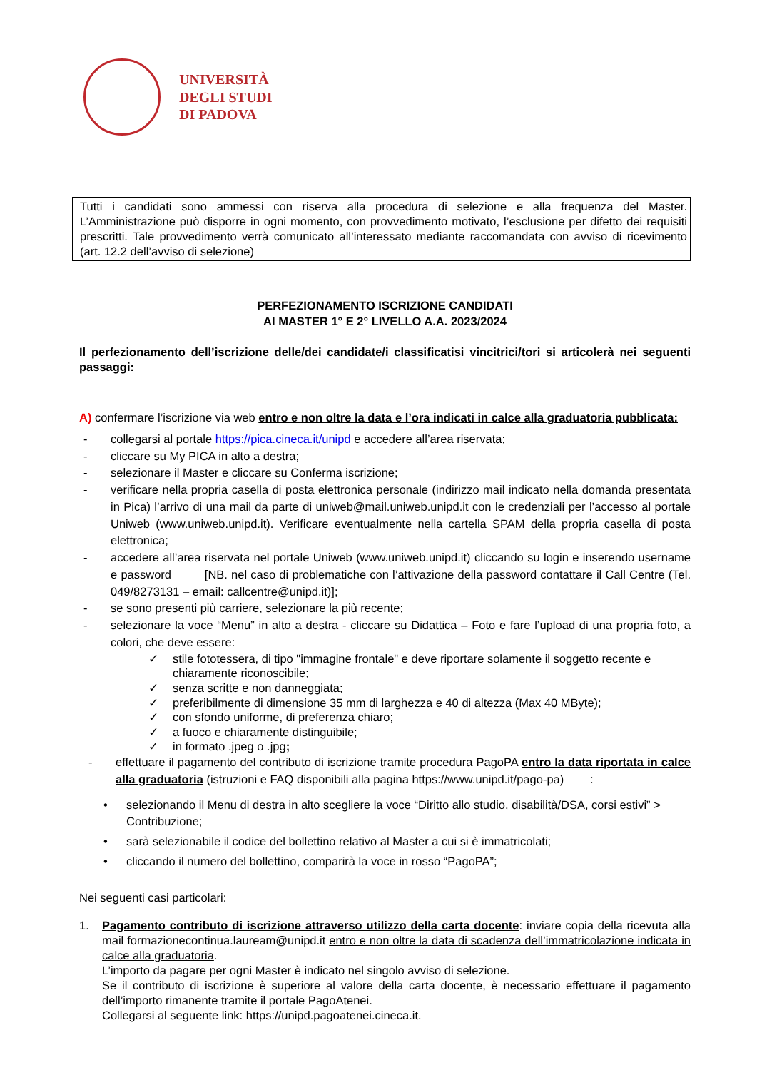UNIVERSITÀ
DEGLI STUDI
DI PADOVA
Tutti i candidati sono ammessi con riserva alla procedura di selezione e alla frequenza del Master. L’Amministrazione può disporre in ogni momento, con provvedimento motivato, l’esclusione per difetto dei requisiti prescritti. Tale provvedimento verrà comunicato all’interessato mediante raccomandata con avviso di ricevimento (art. 12.2 dell’avviso di selezione)
PERFEZIONAMENTO ISCRIZIONE CANDIDATI
AI MASTER 1° E 2° LIVELLO A.A. 2023/2024
Il perfezionamento dell’iscrizione delle/dei candidate/i classificatisi vincitrici/tori si articolerà nei seguenti passaggi:
A) confermare l’iscrizione via web entro e non oltre la data e l’ora indicati in calce alla graduatoria pubblicata:
- collegarsi al portale https://pica.cineca.it/unipd e accedere all’area riservata;
- cliccare su My PICA in alto a destra;
- selezionare il Master e cliccare su Conferma iscrizione;
- verificare nella propria casella di posta elettronica personale (indirizzo mail indicato nella domanda presentata in Pica) l’arrivo di una mail da parte di uniweb@mail.uniweb.unipd.it con le credenziali per l’accesso al portale Uniweb (www.uniweb.unipd.it). Verificare eventualmente nella cartella SPAM della propria casella di posta elettronica;
- accedere all’area riservata nel portale Uniweb (www.uniweb.unipd.it) cliccando su login e inserendo username e password [NB. nel caso di problematiche con l’attivazione della password contattare il Call Centre (Tel. 049/8273131 – email: callcentre@unipd.it)];
- se sono presenti più carriere, selezionare la più recente;
- selezionare la voce “Menu” in alto a destra - cliccare su Didattica – Foto e fare l’upload di una propria foto, a colori, che deve essere:
✓ stile fototessera, di tipo "immagine frontale" e deve riportare solamente il soggetto recente e chiaramente riconoscibile;
✓ senza scritte e non danneggiata;
✓ preferibilmente di dimensione 35 mm di larghezza e 40 di altezza (Max 40 MByte);
✓ con sfondo uniforme, di preferenza chiaro;
✓ a fuoco e chiaramente distinguibile;
✓ in formato .jpeg o .jpg;
- effettuare il pagamento del contributo di iscrizione tramite procedura PagoPA entro la data riportata in calce alla graduatoria (istruzioni e FAQ disponibili alla pagina https://www.unipd.it/pago-pa) :
• selezionando il Menu di destra in alto scegliere la voce “Diritto allo studio, disabilità/DSA, corsi estivi” > Contribuzione;
• sarà selezionabile il codice del bollettino relativo al Master a cui si è immatricolati;
• cliccando il numero del bollettino, comparirà la voce in rosso “PagoPA”;
Nei seguenti casi particolari:
1. Pagamento contributo di iscrizione attraverso utilizzo della carta docente: inviare copia della ricevuta alla mail formazionecontinua.lauream@unipd.it entro e non oltre la data di scadenza dell’immatricolazione indicata in calce alla graduatoria.
L’importo da pagare per ogni Master è indicato nel singolo avviso di selezione.
Se il contributo di iscrizione è superiore al valore della carta docente, è necessario effettuare il pagamento dell’importo rimanente tramite il portale PagoAtenei.
Collegarsi al seguente link: https://unipd.pagoatenei.cineca.it.